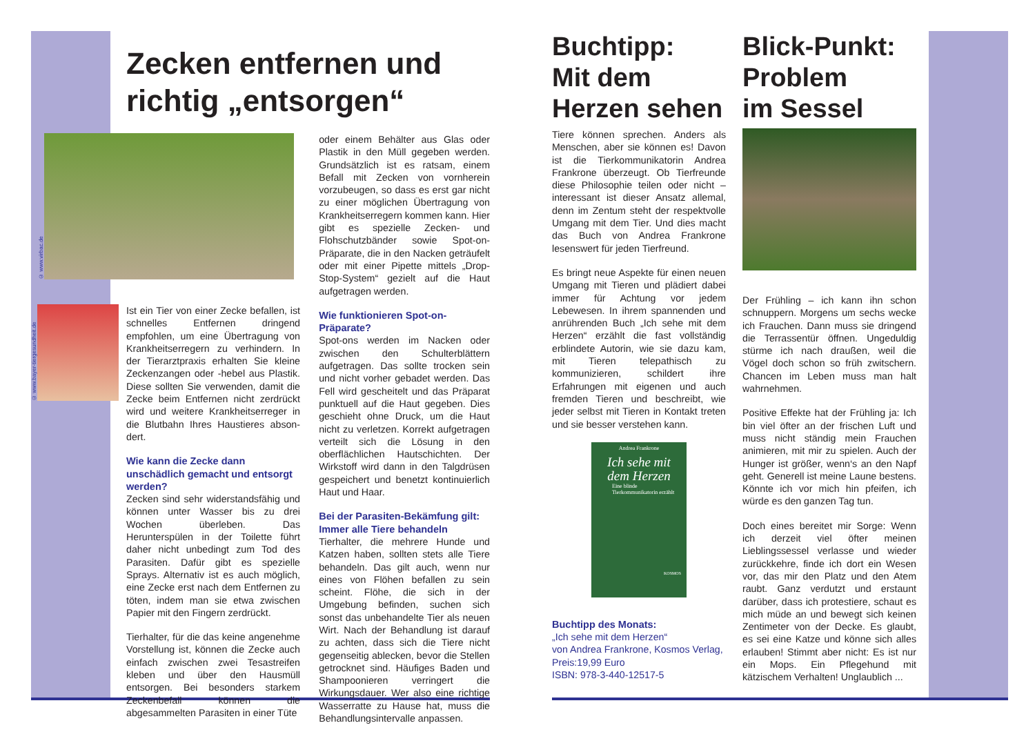Zecken entfernen und richtig „entsorgen“
© www.virbac.de
© www.bayer-tiergesundheit.de
Ist ein Tier von einer Zecke befallen, ist schnelles Entfernen dringend empfohlen, um eine Übertragung von Krankheitserregern zu verhindern. In der Tierarztpraxis erhalten Sie kleine Zeckenzangen oder -hebel aus Plastik. Diese sollten Sie verwenden, damit die Zecke beim Entfernen nicht zerdrückt wird und weitere Krankheitserreger in die Blutbahn Ihres Haustieres abson­dert.
Wie kann die Zecke dann unschädlich gemacht und entsorgt werden?
Zecken sind sehr widerstandsfähig und können unter Wasser bis zu drei Wochen überleben. Das Herunterspülen in der Toilette führt daher nicht unbedingt zum Tod des Parasiten. Dafür gibt es spezielle Sprays. Alternativ ist es auch möglich, eine Zecke erst nach dem Entfernen zu töten, indem man sie etwa zwischen Papier mit den Fingern zerdrückt.
Tierhalter, für die das keine angenehme Vorstellung ist, können die Zecke auch einfach zwischen zwei Tesastreifen kleben und über den Hausmüll entsorgen. Bei besonders starkem Zeckenbefall können die abgesammelten Parasiten in einer Tüte
oder einem Behälter aus Glas oder Plastik in den Müll gegeben werden. Grundsätzlich ist es ratsam, einem Befall mit Zecken von vornherein vorzubeugen, so dass es erst gar nicht zu einer möglichen Übertragung von Krankheitserregern kommen kann. Hier gibt es spezielle Zecken- und Flohschutzbänder sowie Spot-on-Präparate, die in den Nacken geträufelt oder mit einer Pipette mittels „Drop-Stop-System“ gezielt auf die Haut aufgetragen werden.
Wie funktionieren Spot-on-Präparate?
Spot-ons werden im Nacken oder zwischen den Schulterblättern aufgetragen. Das sollte trocken sein und nicht vorher gebadet werden. Das Fell wird gescheitelt und das Präparat punktuell auf die Haut gegeben. Dies geschieht ohne Druck, um die Haut nicht zu verletzen. Korrekt aufgetragen verteilt sich die Lösung in den oberflächlichen Hautschichten. Der Wirkstoff wird dann in den Talgdrüsen gespeichert und benetzt kontinuierlich Haut und Haar.
Bei der Parasiten-Bekämfung gilt: Immer alle Tiere behandeln
Tierhalter, die mehrere Hunde und Katzen haben, sollten stets alle Tiere behandeln. Das gilt auch, wenn nur eines von Flöhen befallen zu sein scheint. Flöhe, die sich in der Umgebung befinden, suchen sich sonst das unbehandelte Tier als neuen Wirt. Nach der Behandlung ist darauf zu achten, dass sich die Tiere nicht gegenseitig ablecken, bevor die Stellen getrocknet sind. Häufiges Baden und Shampoonieren verringert die Wirkungsdauer. Wer also eine richtige Wasserratte zu Hause hat, muss die Behandlungsintervalle anpassen.
Buchtipp:
Mit dem
Herzen sehen
Tiere können sprechen. Anders als Menschen, aber sie können es! Davon ist die Tierkommunikatorin Andrea Frankrone überzeugt. Ob Tierfreunde diese Philosophie teilen oder nicht – interessant ist dieser Ansatz allemal, denn im Zentum steht der respektvolle Umgang mit dem Tier. Und dies macht das Buch von Andrea Frankrone lesenswert für jeden Tierfreund.
Es bringt neue Aspekte für einen neuen Umgang mit Tieren und plädiert dabei immer für Achtung vor jedem Lebewesen. In ihrem spannenden und anrührenden Buch „Ich sehe mit dem Herzen“ erzählt die fast vollständig erblindete Autorin, wie sie dazu kam, mit Tieren telepathisch zu kommunizieren, schildert ihre Erfahrungen mit eigenen und auch fremden Tieren und beschreibt, wie jeder selbst mit Tieren in Kontakt treten und sie besser verstehen kann.
Andrea Frankrone
Ich sehe mit dem Herzen
Eine blinde Tierkommunikatorin erzählt
KOSMOS
Buchtipp des Monats:
„Ich sehe mit dem Herzen“
von Andrea Frankrone, Kosmos Verlag, Preis:19,99 Euro
ISBN: 978-3-440-12517-5
Blick-Punkt:
Problem
im Sessel
Der Frühling – ich kann ihn schon schnuppern. Morgens um sechs wecke ich Frauchen. Dann muss sie dringend die Terrassentür öffnen. Ungeduldig stürme ich nach draußen, weil die Vögel doch schon so früh zwitschern. Chancen im Leben muss man halt wahrnehmen.
Positive Effekte hat der Frühling ja: Ich bin viel öfter an der frischen Luft und muss nicht ständig mein Frauchen animieren, mit mir zu spielen. Auch der Hunger ist größer, wenn‘s an den Napf geht. Generell ist meine Laune bestens. Könnte ich vor mich hin pfeifen, ich würde es den ganzen Tag tun.
Doch eines bereitet mir Sorge: Wenn ich derzeit viel öfter meinen Lieblingssessel verlasse und wieder zurückkehre, finde ich dort ein Wesen vor, das mir den Platz und den Atem raubt. Ganz verdutzt und erstaunt darüber, dass ich protestiere, schaut es mich müde an und bewegt sich keinen Zentimeter von der Decke. Es glaubt, es sei eine Katze und könne sich alles erlauben! Stimmt aber nicht: Es ist nur ein Mops. Ein Pflegehund mit kätzischem Verhalten! Unglaublich ...